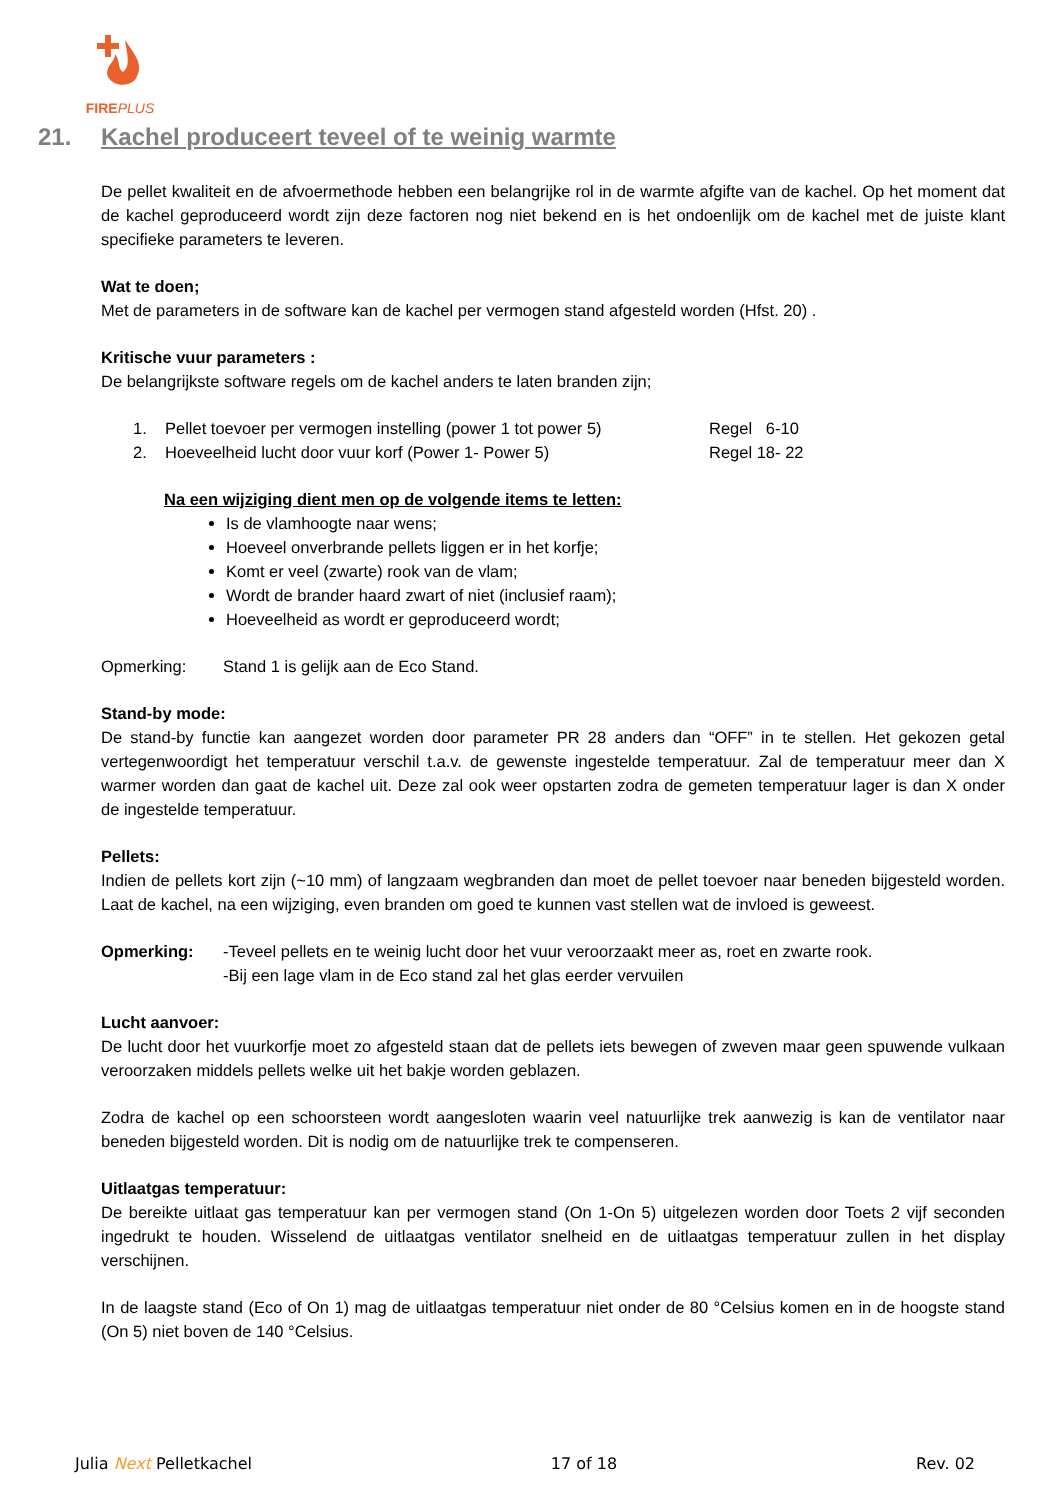FIREPLUS
21. Kachel produceert teveel of te weinig warmte
De pellet kwaliteit en de afvoermethode hebben een belangrijke rol in de warmte afgifte van de kachel. Op het moment dat de kachel geproduceerd wordt zijn deze factoren nog niet bekend en is het ondoenlijk om de kachel met de juiste klant specifieke parameters te leveren.
Wat te doen;
Met de parameters in de software kan de kachel per vermogen stand afgesteld worden (Hfst. 20) .
Kritische vuur parameters :
De belangrijkste software regels om de kachel anders te laten branden zijn;
1. Pellet toevoer per vermogen instelling (power 1 tot power 5) Regel 6-10
2. Hoeveelheid lucht door vuur korf (Power 1- Power 5) Regel 18- 22
Na een wijziging dient men op de volgende items te letten:
Is de vlamhoogte naar wens;
Hoeveel onverbrande pellets liggen er in het korfje;
Komt er veel (zwarte) rook van de vlam;
Wordt de brander haard zwart of niet (inclusief raam);
Hoeveelheid as wordt er geproduceerd wordt;
Opmerking: Stand 1 is gelijk aan de Eco Stand.
Stand-by mode:
De stand-by functie kan aangezet worden door parameter PR 28 anders dan “OFF” in te stellen. Het gekozen getal vertegenwoordigt het temperatuur verschil t.a.v. de gewenste ingestelde temperatuur. Zal de temperatuur meer dan X warmer worden dan gaat de kachel uit. Deze zal ook weer opstarten zodra de gemeten temperatuur lager is dan X onder de ingestelde temperatuur.
Pellets:
Indien de pellets kort zijn (~10 mm) of langzaam wegbranden dan moet de pellet toevoer naar beneden bijgesteld worden. Laat de kachel, na een wijziging, even branden om goed te kunnen vast stellen wat de invloed is geweest.
Opmerking: -Teveel pellets en te weinig lucht door het vuur veroorzaakt meer as, roet en zwarte rook.
-Bij een lage vlam in de Eco stand zal het glas eerder vervuilen
Lucht aanvoer:
De lucht door het vuurkorfje moet zo afgesteld staan dat de pellets iets bewegen of zweven maar geen spuwende vulkaan veroorzaken middels pellets welke uit het bakje worden geblazen.
Zodra de kachel op een schoorsteen wordt aangesloten waarin veel natuurlijke trek aanwezig is kan de ventilator naar beneden bijgesteld worden. Dit is nodig om de natuurlijke trek te compenseren.
Uitlaatgas temperatuur:
De bereikte uitlaat gas temperatuur kan per vermogen stand (On 1-On 5) uitgelezen worden door Toets 2 vijf seconden ingedrukt te houden. Wisselend de uitlaatgas ventilator snelheid en de uitlaatgas temperatuur zullen in het display verschijnen.
In de laagste stand (Eco of On 1) mag de uitlaatgas temperatuur niet onder de 80 °Celsius komen en in de hoogste stand (On 5) niet boven de 140 °Celsius.
Julia Next Pelletkachel 17 of 18 Rev. 02